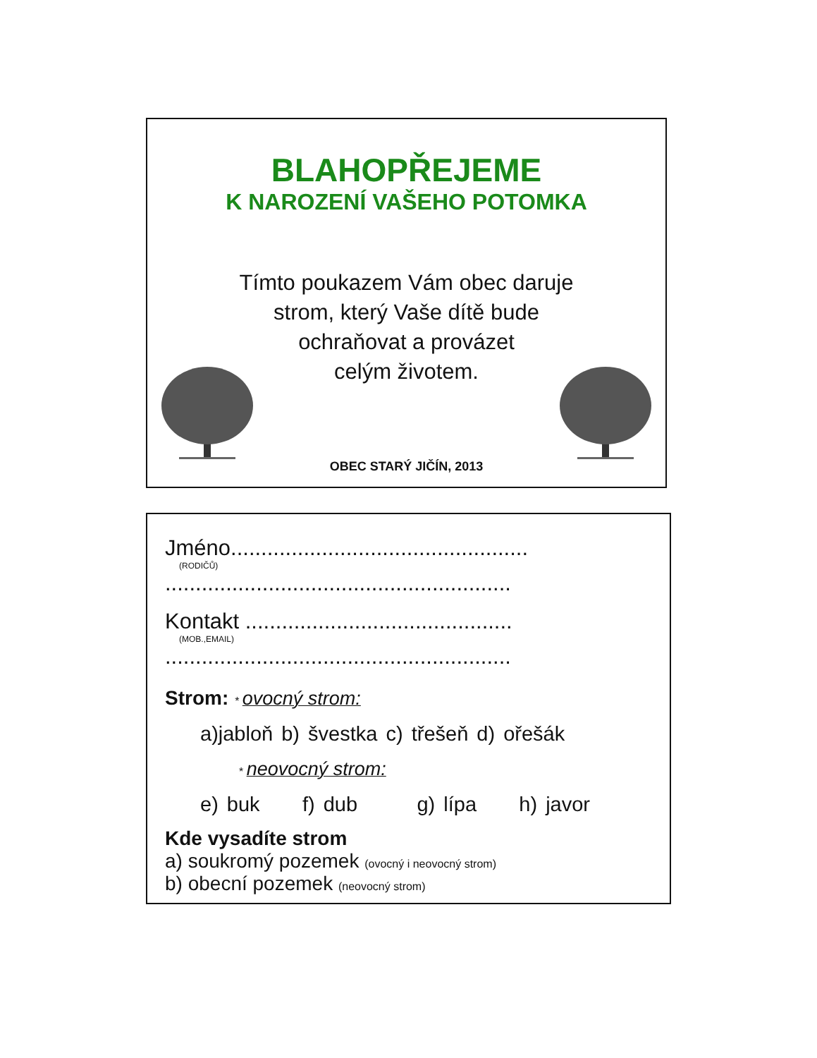BLAHOPŘEJEME
K NAROZENÍ VAŠEHO POTOMKA
Tímto poukazem Vám obec daruje
strom, který Vaše dítě bude
ochraňovat a provázet
celým životem.
OBEC STARÝ JIČÍN, 2013
Jméno.................................................
(RODIČŮ)
.........................................................
Kontakt ............................................
(MOB.,EMAIL)
.........................................................
Strom: * ovocný strom:
a)jabloň b) švestka c) třešeň d) ořešák
* neovocný strom:
e) buk f) dub g) lípa h) javor
Kde vysadíte strom
a) soukromý pozemek (ovocný i neovocný strom)
b) obecní pozemek (neovocný strom)